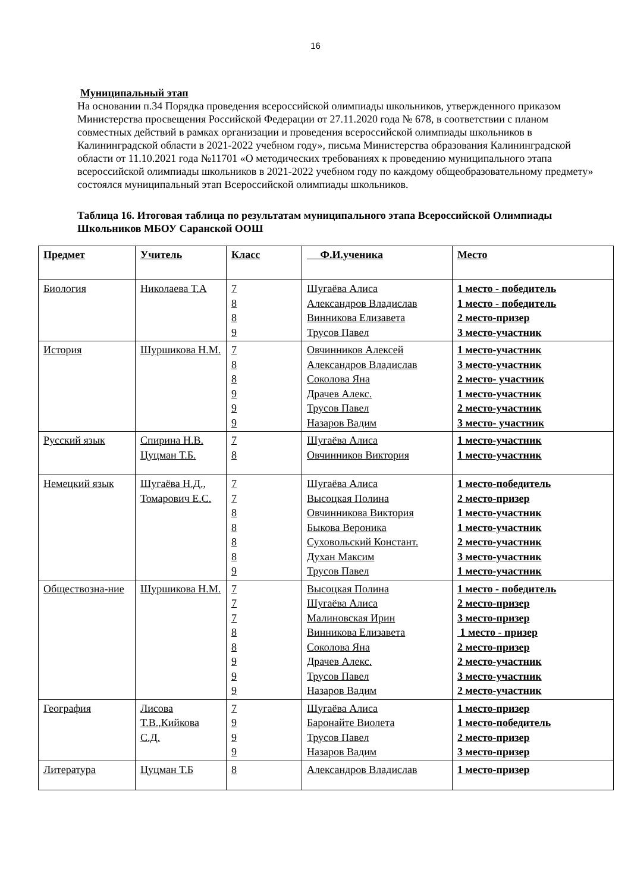16
Муниципальный этап
На основании п.34 Порядка проведения всероссийской олимпиады школьников, утвержденного приказом Министерства просвещения Российской Федерации от 27.11.2020 года № 678, в соответствии с планом совместных действий в рамках организации и проведения всероссийской олимпиады школьников в Калининградской области в 2021-2022 учебном году», письма Министерства образования Калининградской области от 11.10.2021 года №11701 «О методических требованиях к проведению муниципального этапа всероссийской олимпиады школьников в 2021-2022 учебном году по каждому общеобразовательному предмету» состоялся муниципальный этап Всероссийской олимпиады школьников.
Таблица 16. Итоговая таблица по результатам муниципального этапа Всероссийской Олимпиады Школьников МБОУ Саранской ООШ
| Предмет | Учитель | Класс | Ф.И.ученика | Место |
| Биология | Николаева Т.А | 7 8 8 9 | Шугаёва Алиса Александров Владислав Винникова Елизавета Трусов Павел | 1 место - победитель 1 место - победитель 2 место-призер 3 место-участник |
| История | Шуршикова Н.М. | 7 8 8 9 9 9 | Овчинников Алексей Александров Владислав Соколова Яна Драчев Алекс. Трусов Павел Назаров Вадим | 1 место-участник 3 место-участник 2 место- участник 1 место-участник 2 место-участник 3 место- участник |
| Русский язык | Спирина Н.В. Цуцман Т.Б. | 7 8 | Шугаёва Алиса Овчинников Виктория | 1 место-участник 1 место-участник |
| Немецкий язык | Шугаёва Н.Д., Томарович Е.С. | 7 7 8 8 8 8 9 | Шугаёва Алиса Высоцкая Полина Овчинникова Виктория Быкова Вероника Суховольский Констант. Духан Максим Трусов Павел | 1 место-победитель 2 место-призер 1 место-участник 1 место-участник 2 место-участник 3 место-участник 1 место-участник |
| Обществозна-ние | Шуршикова Н.М. | 7 7 7 8 8 9 9 9 | Высоцкая Полина Шугаёва Алиса Малиновская Ирин Винникова Елизавета Соколова Яна Драчев Алекс. Трусов Павел Назаров Вадим | 1 место - победитель 2 место-призер 3 место-призер 1 место - призер 2 место-призер 2 место-участник 3 место-участник 2 место-участник |
| География | Лисова Т.В.,Кийкова С.Д. | 7 9 9 9 | Шугаёва Алиса Баронайте Виолета Трусов Павел Назаров Вадим | 1 место-призер 1 место-победитель 2 место-призер 3 место-призер |
| Литература | Цуцман Т.Б | 8 | Александров Владислав | 1 место-призер |